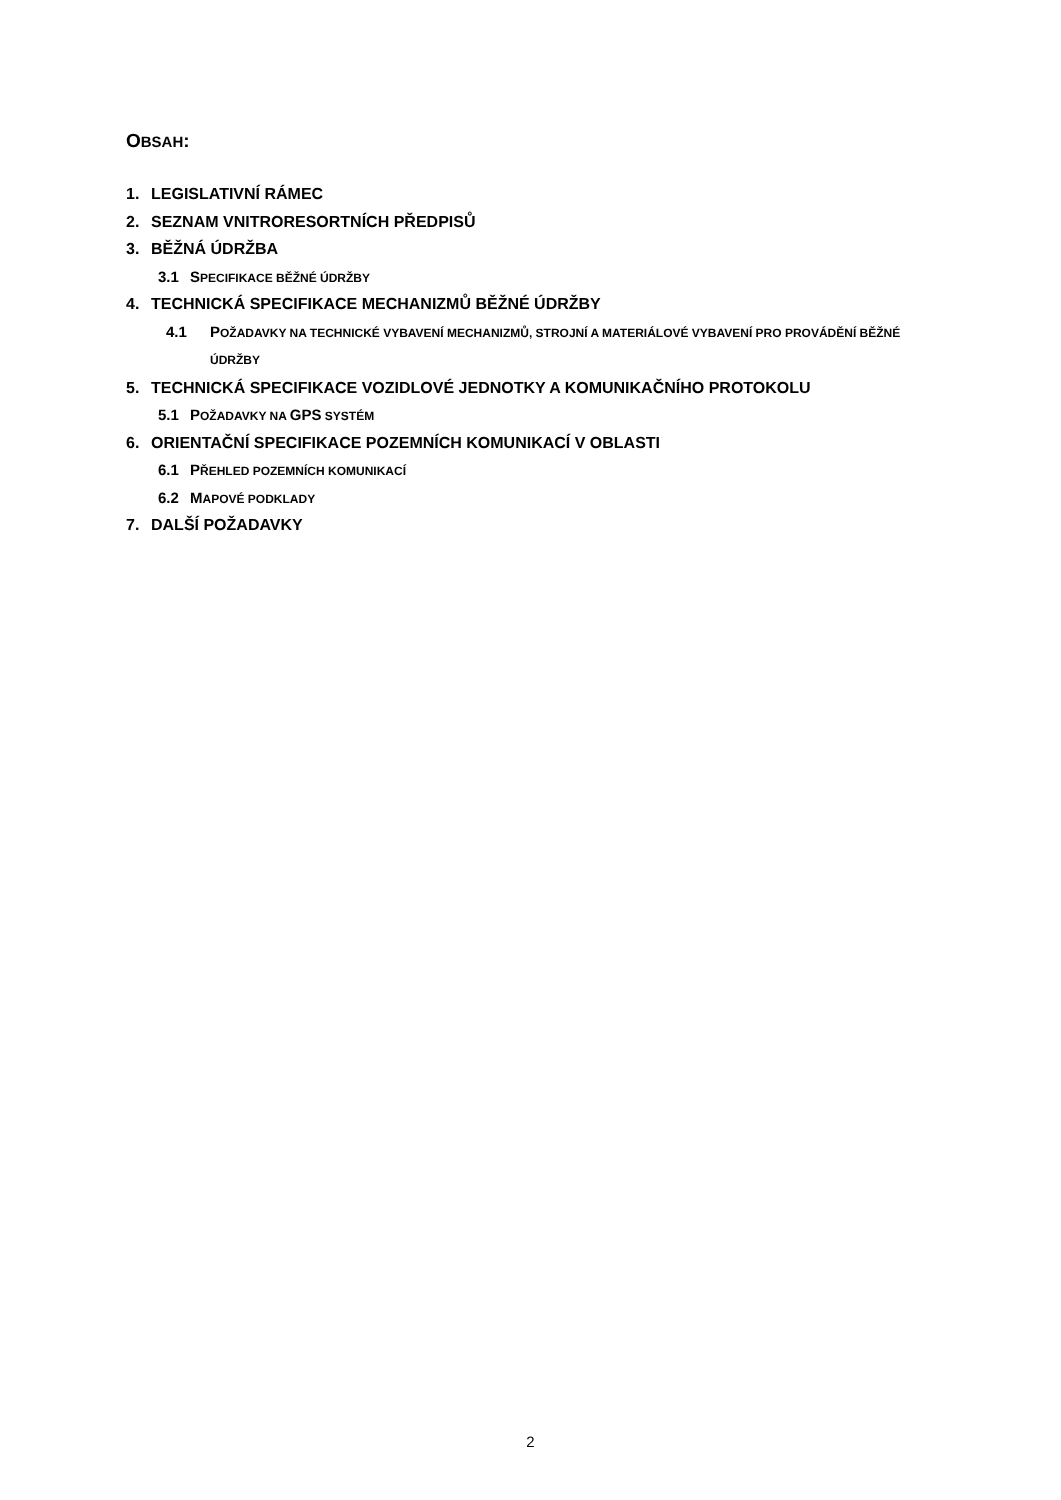OBSAH:
1. LEGISLATIVNÍ RÁMEC
2. SEZNAM VNITRORESORTNÍCH PŘEDPISŮ
3. BĚŽNÁ ÚDRŽBA
3.1 SPECIFIKACE BĚŽNÉ ÚDRŽBY
4. TECHNICKÁ SPECIFIKACE MECHANIZMŮ BĚŽNÉ ÚDRŽBY
4.1 POŽADAVKY NA TECHNICKÉ VYBAVENÍ MECHANIZMŮ, STROJNÍ A MATERIÁLOVÉ VYBAVENÍ PRO PROVÁDĚNÍ BĚŽNÉ ÚDRŽBY
5. TECHNICKÁ SPECIFIKACE VOZIDLOVÉ JEDNOTKY A KOMUNIKAČNÍHO PROTOKOLU
5.1 POŽADAVKY NA GPS SYSTÉM
6. ORIENTAČNÍ SPECIFIKACE POZEMNÍCH KOMUNIKACÍ V OBLASTI
6.1 PŘEHLED POZEMNÍCH KOMUNIKACÍ
6.2 MAPOVÉ PODKLADY
7. DALŠÍ POŽADAVKY
2